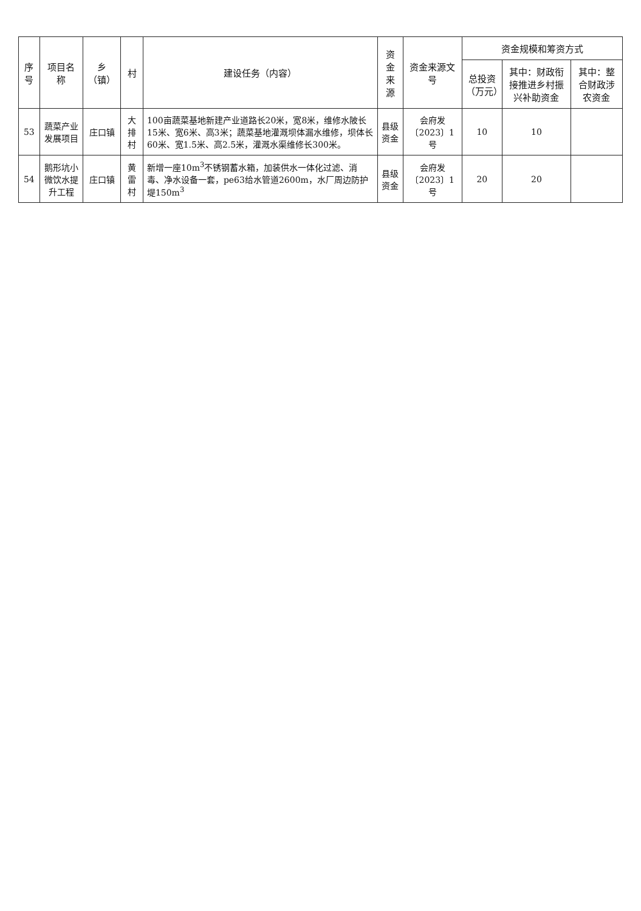| 序号 | 项目名称 | 乡（镇） | 村 | 建设任务（内容） | 资金来源 | 资金来源文号 | 资金规模和筹资方式 | | |
| --- | --- | --- | --- | --- | --- | --- | --- | --- | --- |
| | | | | | | | 总投资（万元） | 其中：财政衔接推进乡村振兴补助资金 | 其中：整合财政涉农资金 |
| 53 | 蔬菜产业发展项目 | 庄口镇 | 大排村 | 100亩蔬菜基地新建产业道路长20米，宽8米，维修水陂长15米、宽6米、高3米；蔬菜基地灌溉坝体漏水维修，坝体长60米、宽1.5米、高2.5米，灌溉水渠维修长300米。 | 县级资金 | 会府发〔2023〕1号 | 10 | 10 | |
| 54 | 鹅形坑小微饮水提升工程 | 庄口镇 | 黄雷村 | 新增一座10m<sup>3</sup>不锈钢蓄水箱，加装供水一体化过滤、消毒、净水设备一套，pe63给水管道2600m，水厂周边防护堤150m<sup>3</sup> | 县级资金 | 会府发〔2023〕1号 | 20 | 20 | |